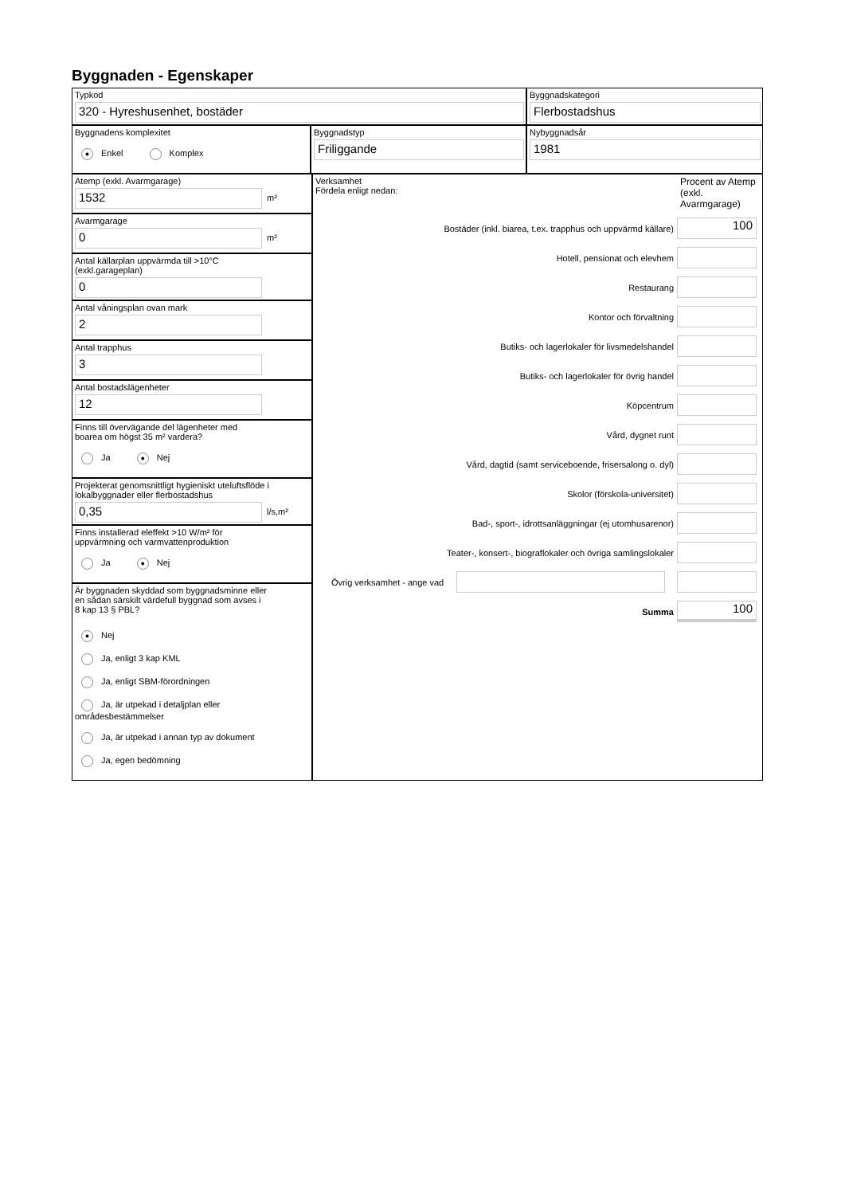Byggnaden - Egenskaper
Typkod
320 - Hyreshusenhet, bostäder
Byggnadskategori
Flerbostadshus
Byggnadens komplexitet
● Enkel Komplex
Byggnadstyp
Friliggande
Nybyggnadsår
1981
Atemp (exkl. Avarmgarage)
1532
m²
Avarmgarage
0
m²
Antal källarplan uppvärmda till >10°C
(exkl.garageplan)
0
Antal våningsplan ovan mark
2
Antal trapphus
3
Antal bostadslägenheter
12
Finns till övervägande del lägenheter med
boarea om högst 35 m² vardera?
Ja ● Nej
Projekterat genomsnittligt hygieniskt uteluftsflöde i
lokalbyggnader eller flerbostadshus
0,35
l/s,m²
Finns installerad eleffekt >10 W/m² för
uppvärmning och varmvattenproduktion
Ja ● Nej
Är byggnaden skyddad som byggnadsminne eller
en sådan särskilt värdefull byggnad som avses i
8 kap 13 § PBL?
● Nej
Ja, enligt 3 kap KML
Ja, enligt SBM-förordningen
Ja, är utpekad i detaljplan eller områdesbestämmelser
Ja, är utpekad i annan typ av dokument
Ja, egen bedömning
Verksamhet
Fördela enligt nedan:
Procent av Atemp (exkl. Avarmgarage)
Bostäder (inkl. biarea, t.ex. trapphus och uppvärmd källare)
100
Hotell, pensionat och elevhem
Restaurang
Kontor och förvaltning
Butiks- och lagerlokaler för livsmedelshandel
Butiks- och lagerlokaler för övrig handel
Köpcentrum
Vård, dygnet runt
Vård, dagtid (samt serviceboende, frisersalong o. dyl)
Skolor (förskola-universitet)
Bad-, sport-, idrottsanläggningar (ej utomhusarenor)
Teater-, konsert-, biograflokaler och övriga samlingslokaler
Övrig verksamhet - ange vad
Summa
100